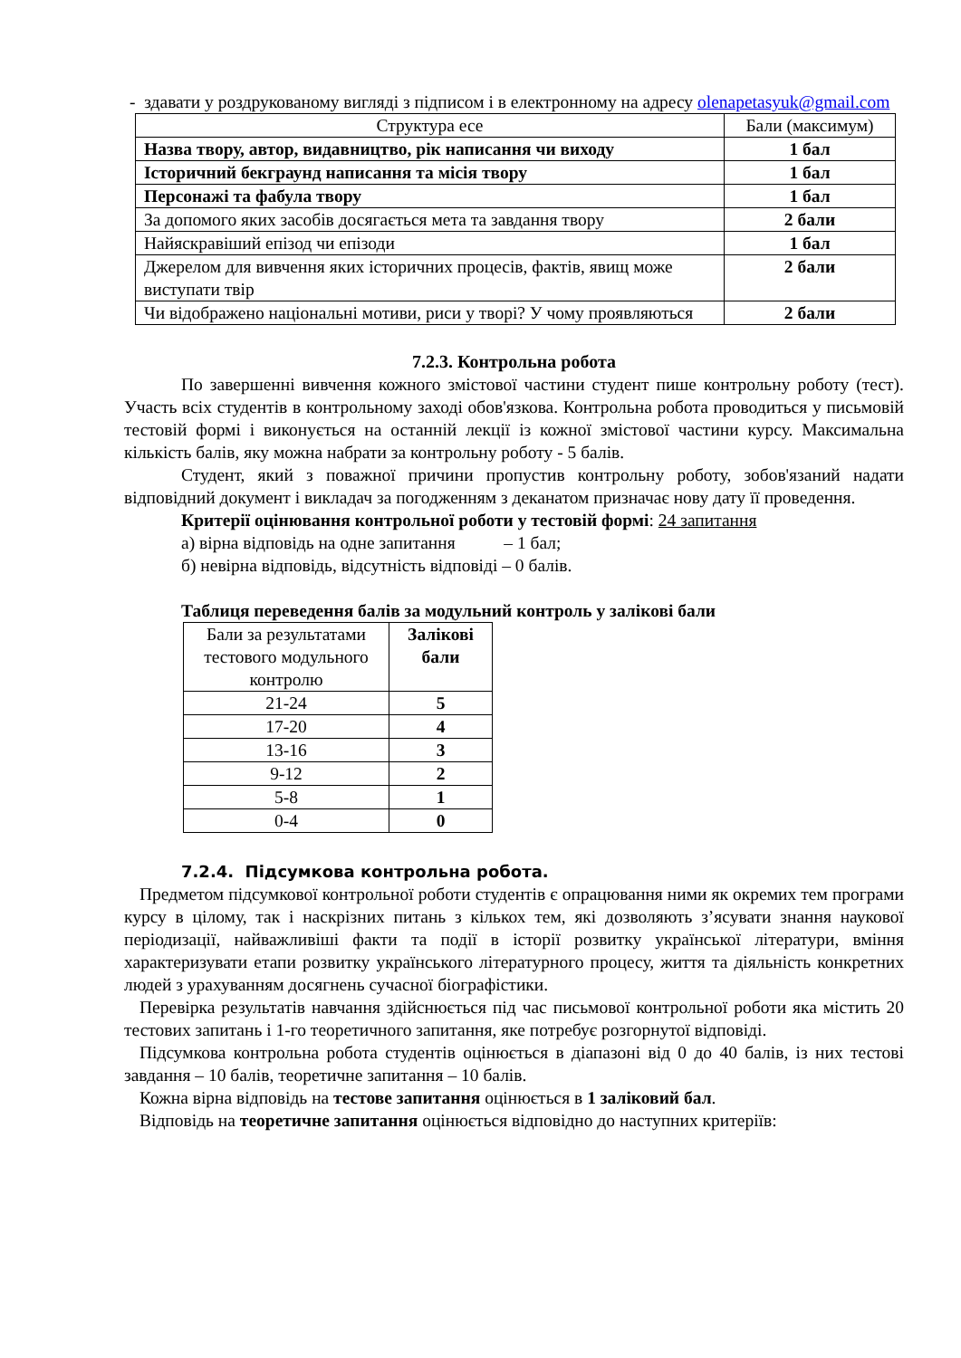- здавати у роздрукованому вигляді з підписом і в електронному на адресу olenapetasyuk@gmail.com
| Структура есе | Бали (максимум) |
| --- | --- |
| Назва твору, автор, видавництво, рік написання чи виходу | 1 бал |
| Історичний бекграунд написання та місія твору | 1 бал |
| Персонажі та фабула твору | 1 бал |
| За допомого яких засобів досягається мета та завдання твору | 2 бали |
| Найяскравіший епізод чи епізоди | 1 бал |
| Джерелом для вивчення яких історичних процесів, фактів, явищ може виступати твір | 2 бали |
| Чи відображено національні мотиви, риси у творі? У чому проявляються | 2 бали |
7.2.3. Контрольна робота
По завершенні вивчення кожного змістової частини студент пише контрольну роботу (тест). Участь всіх студентів в контрольному заході обов'язкова. Контрольна робота проводиться у письмовій тестовій формі і виконується на останній лекції із кожної змістової частини курсу. Максимальна кількість балів, яку можна набрати за контрольну роботу - 5 балів.
Студент, який з поважної причини пропустив контрольну роботу, зобов'язаний надати відповідний документ і викладач за погодженням з деканатом призначає нову дату її проведення.
Критерії оцінювання контрольної роботи у тестовій формі: 24 запитання
а) вірна відповідь на одне запитання – 1 бал;
б) невірна відповідь, відсутність відповіді – 0 балів.
Таблиця переведення балів за модульний контроль у залікові бали
| Бали за результатами тестового модульного контролю | Залікові бали |
| 21-24 | 5 |
| 17-20 | 4 |
| 13-16 | 3 |
| 9-12 | 2 |
| 5-8 | 1 |
| 0-4 | 0 |
7.2.4. Підсумкова контрольна робота.
Предметом підсумкової контрольної роботи студентів є опрацювання ними як окремих тем програми курсу в цілому, так і наскрізних питань з кількох тем, які дозволяють з’ясувати знання наукової періодизації, найважливіші факти та події в історії розвитку української літератури, вміння характеризувати етапи розвитку українського літературного процесу, життя та діяльність конкретних людей з урахуванням досягнень сучасної біографістики.
Перевірка результатів навчання здійснюється під час письмової контрольної роботи яка містить 20 тестових запитань і 1-го теоретичного запитання, яке потребує розгорнутої відповіді.
Підсумкова контрольна робота студентів оцінюється в діапазоні від 0 до 40 балів, із них тестові завдання – 10 балів, теоретичне запитання – 10 балів.
Кожна вірна відповідь на тестове запитання оцінюється в 1 заліковий бал.
Відповідь на теоретичне запитання оцінюється відповідно до наступних критеріїв: